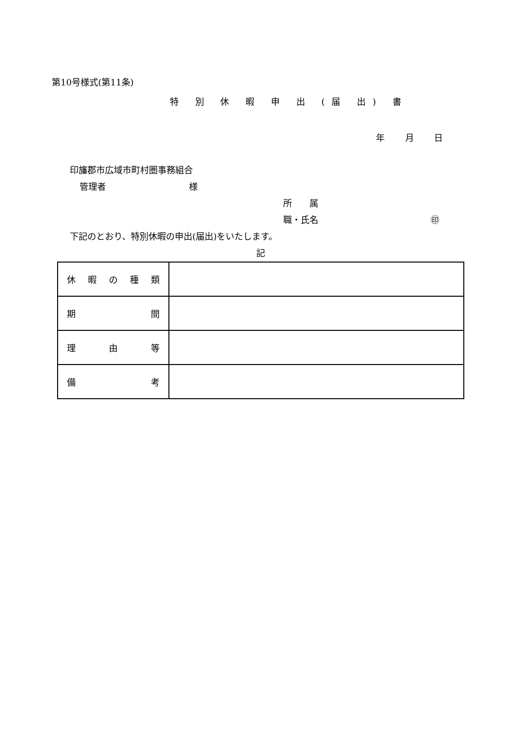第10号様式(第11条)
特 別 休 暇 申 出 (届 出) 書
年 月 日
印旛郡市広域市町村圏事務組合
管理者 様
所　　属
職・氏名 ㊞
下記のとおり、特別休暇の申出(届出)をいたします。
記
| 休 暇 の 種 類 | |
| 期 間 | |
| 理 由 等 | |
| 備 考 | |